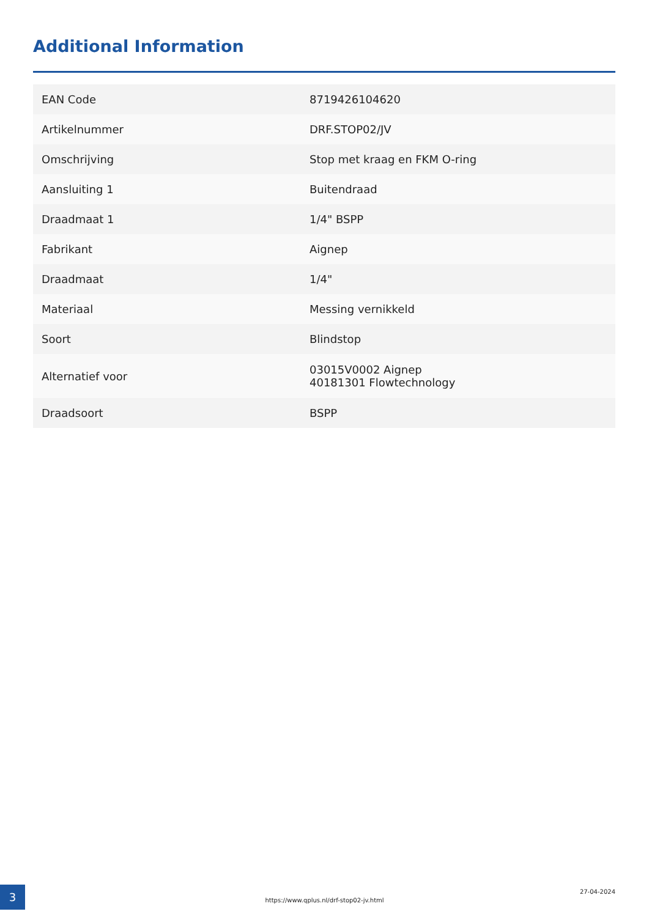Additional Information
| EAN Code | 8719426104620 |
| Artikelnummer | DRF.STOP02/JV |
| Omschrijving | Stop met kraag en FKM O-ring |
| Aansluiting 1 | Buitendraad |
| Draadmaat 1 | 1/4" BSPP |
| Fabrikant | Aignep |
| Draadmaat | 1/4" |
| Materiaal | Messing vernikkeld |
| Soort | Blindstop |
| Alternatief voor | 03015V0002 Aignep 40181301 Flowtechnology |
| Draadsoort | BSPP |
3
https://www.qplus.nl/drf-stop02-jv.html
27-04-2024